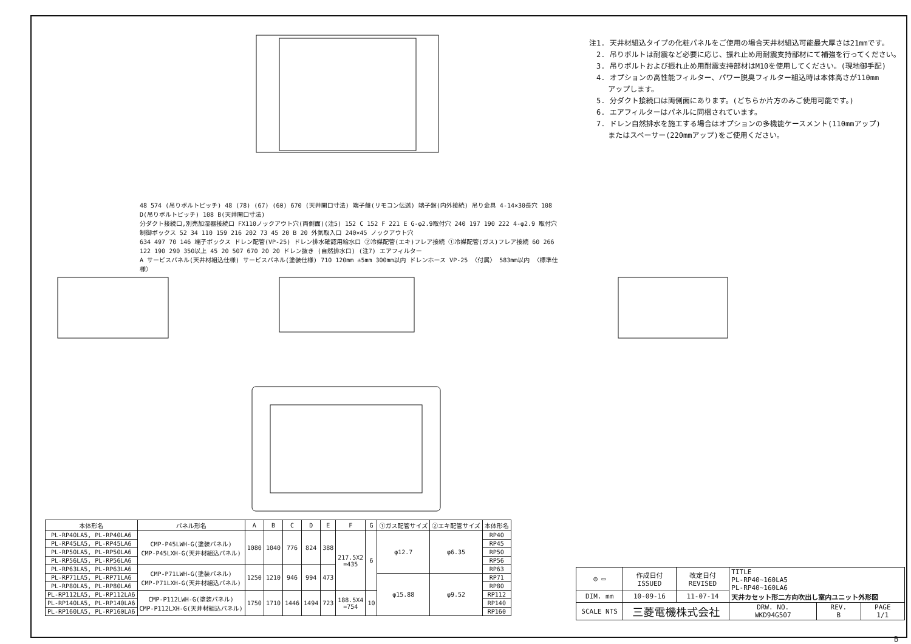注1. 天井材組込タイプの化粧パネルをご使用の場合天井材組込可能最大厚さは21mmです。
　2. 吊りボルトは耐震など必要に応じ、振れ止め用耐震支持部材にて補強を行ってください。
　3. 吊りボルトおよび振れ止め用耐震支持部材はM10を使用してください。(現地御手配)
　4. オプションの高性能フィルター、パワー脱臭フィルター組込時は本体高さが110mm
　　 アップします。
　5. 分ダクト接続口は両側面にあります。(どちらか片方のみご使用可能です。)
　6. エアフィルターはパネルに同梱されています。
　7. ドレン自然排水を施工する場合はオプションの多機能ケースメント(110mmアップ)
　　 またはスペーサー(220mmアップ)をご使用ください。
48 574 (吊りボルトピッチ) 48 (78) (67) (60) 670 (天井開口寸法) 端子盤(リモコン伝送) 端子盤(内外接続) 吊り金具 4-14×30長穴 108 D(吊りボルトピッチ) 108 B(天井開口寸法)
分ダクト接続口,別売加湿器接続口 FX110ノックアウト穴(両側面)(注5) 152 C 152 F 221 E G-φ2.9取付穴 240 197 190 222 4-φ2.9 取付穴 制御ボックス 52 34 110 159 216 202 73 45 20 B 20 外気取入口 240×45 ノックアウト穴
634 497 70 146 端子ボックス ドレン配管(VP-25) ドレン排水確認用給水口 ②冷媒配管(エキ)フレア接続 ①冷媒配管(ガス)フレア接続 60 266 122 190 290 350以上 45 20 507 670 20 20 ドレン抜き (自然排水口) (注7) エアフィルター
A サービスパネル(天井材組込仕様) サービスパネル(塗装仕様) 710 120mm ±5mm 300mm以内 ドレンホース VP-25 〈付属〉 583mm以内 〈標準仕様〉
| 本体形名 | パネル形名 | A | B | C | D | E | F | G | ①ガス配管サイズ | ②エキ配管サイズ | 本体形名 |
| --- | --- | --- | --- | --- | --- | --- | --- | --- | --- | --- | --- |
| PL-RP40LA5, PL-RP40LA6 | CMP-P45LWH-G(塗装パネル) CMP-P45LXH-G(天井材組込パネル) | 1080 | 1040 | 776 | 824 | 388 | 217.5X2 =435 | 6 | φ12.7 | φ6.35 | RP40 |
| PL-RP45LA5, PL-RP45LA6 | | | | | | | | | | | RP45 |
| PL-RP50LA5, PL-RP50LA6 | | | | | | | | | | | RP50 |
| PL-RP56LA5, PL-RP56LA6 | | | | | | | | | | | RP56 |
| PL-RP63LA5, PL-RP63LA6 | CMP-P71LWH-G(塗装パネル) CMP-P71LXH-G(天井材組込パネル) | 1250 | 1210 | 946 | 994 | 473 | | | | | RP63 |
| PL-RP71LA5, PL-RP71LA6 | | | | | | | | | φ15.88 | φ9.52 | RP71 |
| PL-RP80LA5, PL-RP80LA6 | | | | | | | | | | | RP80 |
| PL-RP112LA5, PL-RP112LA6 | CMP-P112LWH-G(塗装パネル) CMP-P112LXH-G(天井材組込パネル) | 1750 | 1710 | 1446 | 1494 | 723 | 188.5X4 =754 | 10 | | | RP112 |
| PL-RP140LA5, PL-RP140LA6 | | | | | | | | | | | RP140 |
| PL-RP160LA5, PL-RP160LA6 | | | | | | | | | | | RP160 |
| ◎ ▭ | 作成日付 ISSUED | 改定日付 REVISED | TITLE PL-RP40~160LA5 PL-RP40~160LA6 天井カセット形二方向吹出し室内ユニット外形図 | | |
| DIM. mm | 10-09-16 | 11-07-14 | | | |
| SCALE NTS | 三菱電機株式会社 | | DRW. NO. WKD94G507 | REV. B | PAGE 1/1 |
B